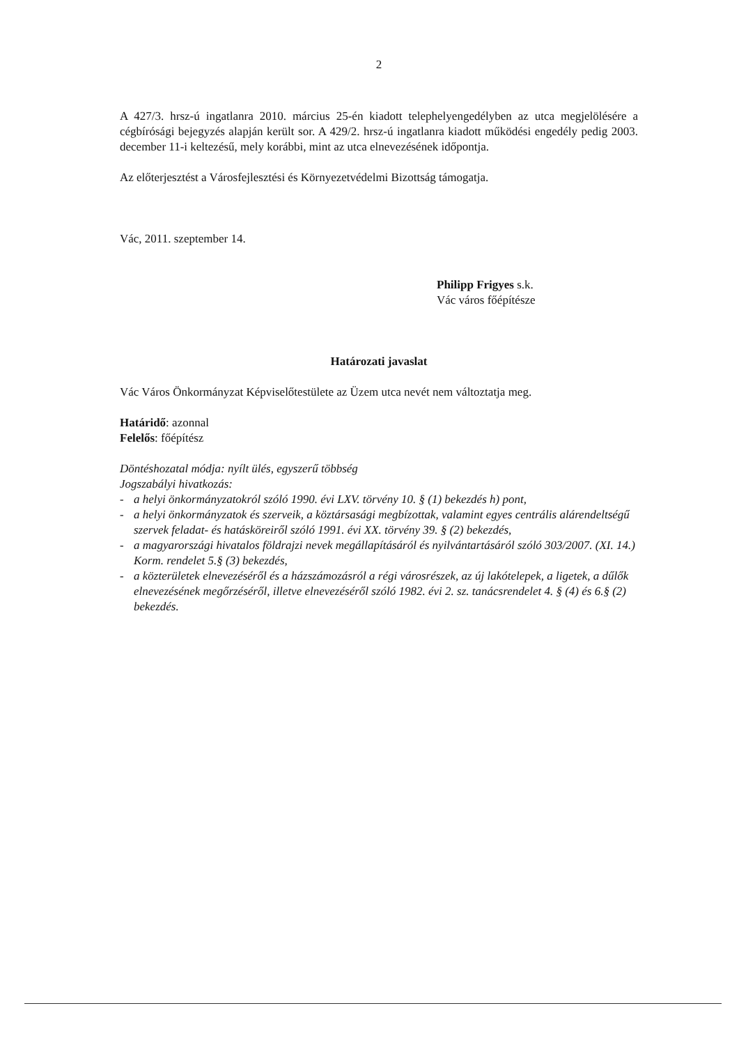2
A 427/3. hrsz-ú ingatlanra 2010. március 25-én kiadott telephelyengedélyben az utca megjelölésére a cégbírósági bejegyzés alapján került sor. A 429/2. hrsz-ú ingatlanra kiadott működési engedély pedig 2003. december 11-i keltezésű, mely korábbi, mint az utca elnevezésének időpontja.
Az előterjesztést a Városfejlesztési és Környezetvédelmi Bizottság támogatja.
Vác, 2011. szeptember 14.
Philipp Frigyes s.k.
Vác város főépítésze
Határozati javaslat
Vác Város Önkormányzat Képviselőtestülete az Üzem utca nevét nem változtatja meg.
Határidő: azonnal
Felelős: főépítész
Döntéshozatal módja: nyílt ülés, egyszerű többség
Jogszabályi hivatkozás:
- a helyi önkormányzatokról szóló 1990. évi LXV. törvény 10. § (1) bekezdés h) pont,
- a helyi önkormányzatok és szerveik, a köztársasági megbízottak, valamint egyes centrális alárendeltségű szervek feladat- és hatásköreiről szóló 1991. évi XX. törvény 39. § (2) bekezdés,
- a magyarországi hivatalos földrajzi nevek megállapításáról és nyilvántartásáról szóló 303/2007. (XI. 14.) Korm. rendelet 5.§ (3) bekezdés,
- a közterületek elnevezéséről és a házszámozásról a régi városrészek, az új lakótelepek, a ligetek, a dűlők elnevezésének megőrzéséről, illetve elnevezéséről szóló 1982. évi 2. sz. tanácsrendelet 4. § (4) és 6.§ (2) bekezdés.